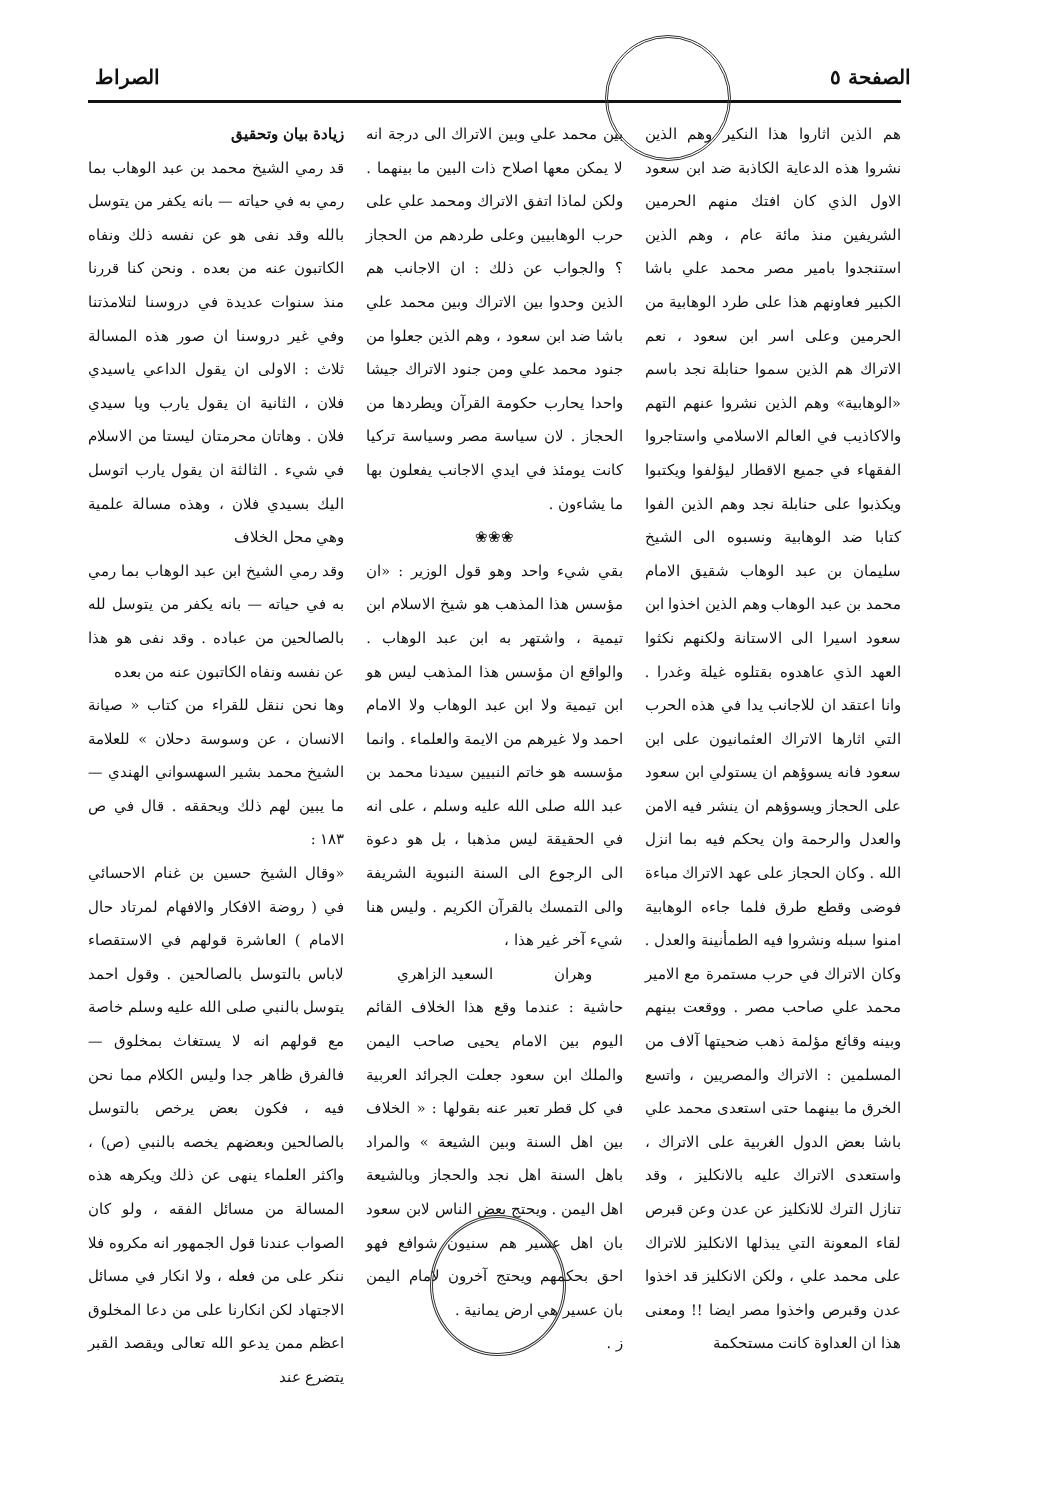الصفحة ٥ الصراط
هم الذين اثاروا هذا النكير وهم الذين نشروا هذه الدعاية الكاذبة ضد ابن سعود الاول الذي كان افتك منهم الحرمين الشريفين منذ مائة عام ، وهم الذين استنجدوا بامير مصر محمد علي باشا الكبير فعاونهم هذا على طرد الوهابية من الحرمين وعلى اسر ابن سعود ، نعم الاتراك هم الذين سموا حنابلة نجد باسم «الوهابية» وهم الذين نشروا عنهم التهم والاكاذيب في العالم الاسلامي واستاجروا الفقهاء في جميع الاقطار ليؤلفوا ويكتبوا ويكذبوا على حنابلة نجد وهم الذين الفوا كتابا ضد الوهابية ونسبوه الى الشيخ سليمان بن عبد الوهاب شقيق الامام محمد بن عبد الوهاب وهم الذين اخذوا ابن سعود اسيرا الى الاستانة ولكنهم نكثوا العهد الذي عاهدوه بقتلوه غيلة وغدرا . وانا اعتقد ان للاجانب يدا في هذه الحرب التي اثارها الاتراك العثمانيون على ابن سعود فانه يسوؤهم ان يستولي ابن سعود على الحجاز ويسوؤهم ان ينشر فيه الامن والعدل والرحمة وان يحكم فيه بما انزل الله . وكان الحجاز على عهد الاتراك مباءة فوضى وقطع طرق فلما جاءه الوهابية امنوا سبله ونشروا فيه الطمأنينة والعدل . وكان الاتراك في حرب مستمرة مع الامير محمد علي صاحب مصر . ووقعت بينهم وبينه وقائع مؤلمة ذهب ضحيتها آلاف من المسلمين : الاتراك والمصريين ، واتسع الخرق ما بينهما حتى استعدى محمد علي باشا بعض الدول الغربية على الاتراك ، واستعدى الاتراك عليه بالانكليز ، وقد تنازل الترك للانكليز عن عدن وعن قبرص لقاء المعونة التي يبذلها الانكليز للاتراك على محمد علي ، ولكن الانكليز قد اخذوا عدن وقبرص واخذوا مصر ايضا !! ومعنى هذا ان العداوة كانت مستحكمة
بين محمد علي وبين الاتراك الى درجة انه لا يمكن معها اصلاح ذات البين ما بينهما . ولكن لماذا اتفق الاتراك ومحمد علي على حرب الوهابيين وعلى طردهم من الحجاز ؟ والجواب عن ذلك : ان الاجانب هم الذين وحدوا بين الاتراك وبين محمد علي باشا ضد ابن سعود ، وهم الذين جعلوا من جنود محمد علي ومن جنود الاتراك جيشا واحدا يحارب حكومة القرآن ويطردها من الحجاز . لان سياسة مصر وسياسة تركيا كانت يومئذ في ايدي الاجانب يفعلون بها ما يشاءون .
❀❀❀
بقي شيء واحد وهو قول الوزير : «ان مؤسس هذا المذهب هو شيخ الاسلام ابن تيمية ، واشتهر به ابن عبد الوهاب . والواقع ان مؤسس هذا المذهب ليس هو ابن تيمية ولا ابن عبد الوهاب ولا الامام احمد ولا غيرهم من الايمة والعلماء . وانما مؤسسه هو خاتم النبيين سيدنا محمد بن عبد الله صلى الله عليه وسلم ، على انه في الحقيقة ليس مذهبا ، بل هو دعوة الى الرجوع الى السنة النبوية الشريفة والى التمسك بالقرآن الكريم . وليس هنا شيء آخر غير هذا ،
وهران السعيد الزاهري
حاشية : عندما وقع هذا الخلاف القائم اليوم بين الامام يحيى صاحب اليمن والملك ابن سعود جعلت الجرائد العربية في كل قطر تعبر عنه بقولها : « الخلاف بين اهل السنة وبين الشيعة » والمراد باهل السنة اهل نجد والحجاز وبالشيعة اهل اليمن . ويحتج بعض الناس لابن سعود بان اهل عسير هم سنيون شوافع فهو احق بحكمهم ويحتج آخرون لامام اليمن بان عسير هي ارض يمانية .
ز .
زيادة بيان وتحقيق
قد رمي الشيخ محمد بن عبد الوهاب بما رمي به في حياته — بانه يكفر من يتوسل بالله وقد نفى هو عن نفسه ذلك ونفاه الكاتبون عنه من بعده . ونحن كنا قررنا منذ سنوات عديدة في دروسنا لتلامذتنا وفي غير دروسنا ان صور هذه المسالة ثلاث : الاولى ان يقول الداعي ياسيدي فلان ، الثانية ان يقول يارب ويا سيدي فلان . وهاتان محرمتان ليستا من الاسلام في شيء . الثالثة ان يقول يارب اتوسل اليك بسيدي فلان ، وهذه مسالة علمية وهي محل الخلاف
وقد رمي الشيخ ابن عبد الوهاب بما رمي به في حياته — بانه يكفر من يتوسل لله بالصالحين من عباده . وقد نفى هو هذا عن نفسه ونفاه الكاتبون عنه من بعده
وها نحن ننقل للقراء من كتاب « صيانة الانسان ، عن وسوسة دحلان » للعلامة الشيخ محمد بشير السهسواني الهندي — ما يبين لهم ذلك ويحققه . قال في ص ١٨٣ :
«وقال الشيخ حسين بن غنام الاحسائي في ( روضة الافكار والافهام لمرتاد حال الامام ) العاشرة قولهم في الاستقصاء لاباس بالتوسل بالصالحين . وقول احمد يتوسل بالنبي صلى الله عليه وسلم خاصة مع قولهم انه لا يستغاث بمخلوق — فالفرق ظاهر جدا وليس الكلام مما نحن فيه ، فكون بعض يرخص بالتوسل بالصالحين وبعضهم يخصه بالنبي (ص) ، واكثر العلماء ينهى عن ذلك ويكرهه هذه المسالة من مسائل الفقه ، ولو كان الصواب عندنا قول الجمهور انه مكروه فلا ننكر على من فعله ، ولا انكار في مسائل الاجتهاد لكن انكارنا على من دعا المخلوق اعظم ممن يدعو الله تعالى ويقصد القبر يتضرع عند